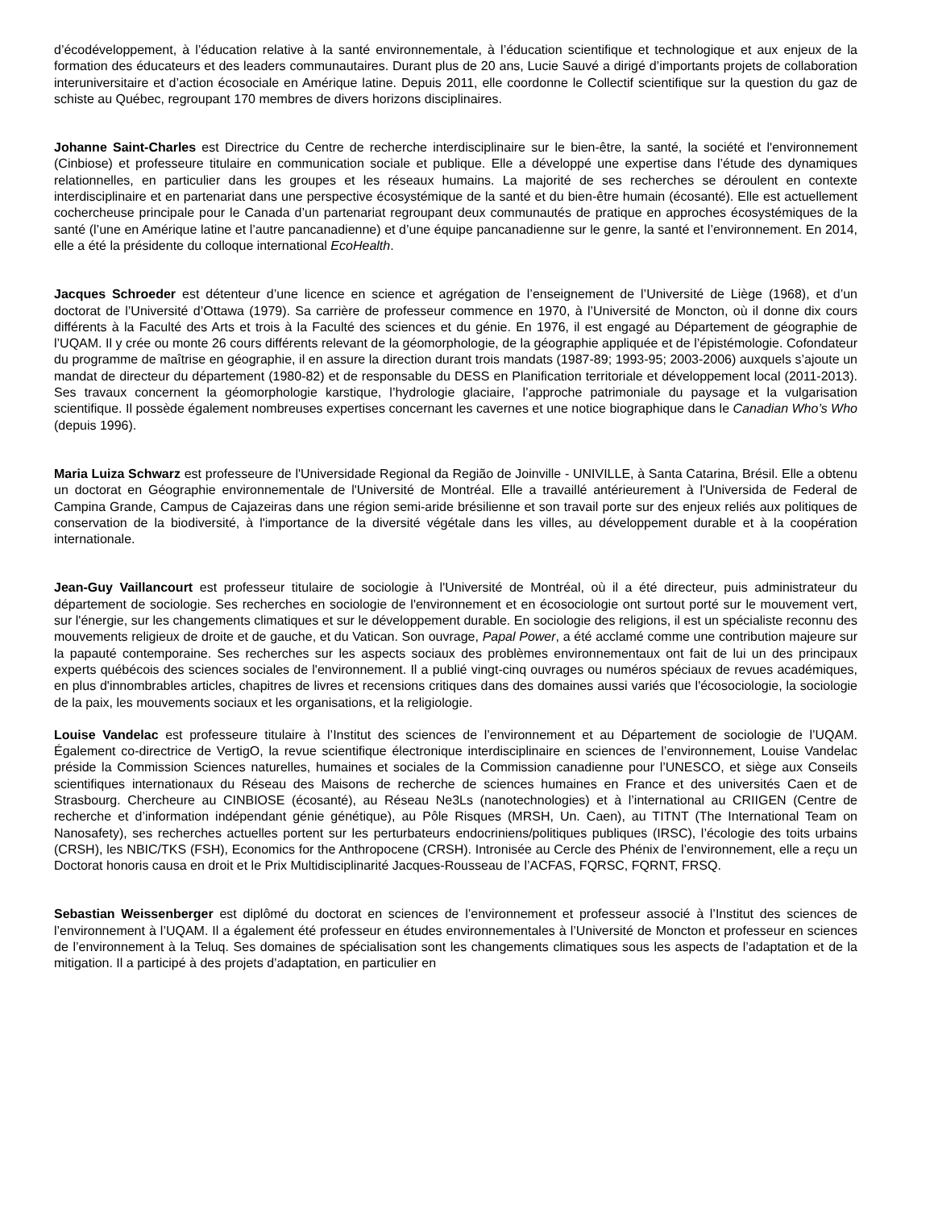d’écodéveloppement, à l’éducation relative à la santé environnementale, à l’éducation scientifique et technologique et aux enjeux de la formation des éducateurs et des leaders communautaires. Durant plus de 20 ans, Lucie Sauvé a dirigé d’importants projets de collaboration interuniversitaire et d’action écosociale en Amérique latine. Depuis 2011, elle coordonne le Collectif scientifique sur la question du gaz de schiste au Québec, regroupant 170 membres de divers horizons disciplinaires.
Johanne Saint-Charles est Directrice du Centre de recherche interdisciplinaire sur le bien-être, la santé, la société et l'environnement (Cinbiose) et professeure titulaire en communication sociale et publique. Elle a développé une expertise dans l’étude des dynamiques relationnelles, en particulier dans les groupes et les réseaux humains. La majorité de ses recherches se déroulent en contexte interdisciplinaire et en partenariat dans une perspective écosystémique de la santé et du bien-être humain (écosanté). Elle est actuellement cochercheuse principale pour le Canada d’un partenariat regroupant deux communautés de pratique en approches écosystémiques de la santé (l’une en Amérique latine et l’autre pancanadienne) et d’une équipe pancanadienne sur le genre, la santé et l’environnement. En 2014, elle a été la présidente du colloque international EcoHealth.
Jacques Schroeder est détenteur d’une licence en science et agrégation de l’enseignement de l’Université de Liège (1968), et d’un doctorat de l’Université d’Ottawa (1979). Sa carrière de professeur commence en 1970, à l’Université de Moncton, où il donne dix cours différents à la Faculté des Arts et trois à la Faculté des sciences et du génie. En 1976, il est engagé au Département de géographie de l’UQAM. Il y crée ou monte 26 cours différents relevant de la géomorphologie, de la géographie appliquée et de l’épistémologie. Cofondateur du programme de maîtrise en géographie, il en assure la direction durant trois mandats (1987-89; 1993-95; 2003-2006) auxquels s’ajoute un mandat de directeur du département (1980-82) et de responsable du DESS en Planification territoriale et développement local (2011-2013). Ses travaux concernent la géomorphologie karstique, l’hydrologie glaciaire, l’approche patrimoniale du paysage et la vulgarisation scientifique. Il possède également nombreuses expertises concernant les cavernes et une notice biographique dans le Canadian Who’s Who (depuis 1996).
Maria Luiza Schwarz est professeure de l'Universidade Regional da Região de Joinville - UNIVILLE, à Santa Catarina, Brésil. Elle a obtenu un doctorat en Géographie environnementale de l'Université de Montréal. Elle a travaillé antérieurement à l'Universida de Federal de Campina Grande, Campus de Cajazeiras dans une région semi-aride brésilienne et son travail porte sur des enjeux reliés aux politiques de conservation de la biodiversité, à l'importance de la diversité végétale dans les villes, au développement durable et à la coopération internationale.
Jean-Guy Vaillancourt est professeur titulaire de sociologie à l'Université de Montréal, où il a été directeur, puis administrateur du département de sociologie. Ses recherches en sociologie de l'environnement et en écosociologie ont surtout porté sur le mouvement vert, sur l'énergie, sur les changements climatiques et sur le développement durable. En sociologie des religions, il est un spécialiste reconnu des mouvements religieux de droite et de gauche, et du Vatican. Son ouvrage, Papal Power, a été acclamé comme une contribution majeure sur la papauté contemporaine. Ses recherches sur les aspects sociaux des problèmes environnementaux ont fait de lui un des principaux experts québécois des sciences sociales de l'environnement. Il a publié vingt-cinq ouvrages ou numéros spéciaux de revues académiques, en plus d'innombrables articles, chapitres de livres et recensions critiques dans des domaines aussi variés que l'écosociologie, la sociologie de la paix, les mouvements sociaux et les organisations, et la religiologie.
Louise Vandelac est professeure titulaire à l’Institut des sciences de l’environnement et au Département de sociologie de l’UQAM. Également co-directrice de VertigO, la revue scientifique électronique interdisciplinaire en sciences de l’environnement, Louise Vandelac préside la Commission Sciences naturelles, humaines et sociales de la Commission canadienne pour l’UNESCO, et siège aux Conseils scientifiques internationaux du Réseau des Maisons de recherche de sciences humaines en France et des universités Caen et de Strasbourg. Chercheure au CINBIOSE (écosanté), au Réseau Ne3Ls (nanotechnologies) et à l’international au CRIIGEN (Centre de recherche et d’information indépendant génie génétique), au Pôle Risques (MRSH, Un. Caen), au TITNT (The International Team on Nanosafety), ses recherches actuelles portent sur les perturbateurs endocriniens/politiques publiques (IRSC), l’écologie des toits urbains (CRSH), les NBIC/TKS (FSH), Economics for the Anthropocene (CRSH). Intronisée au Cercle des Phénix de l’environnement, elle a reçu un Doctorat honoris causa en droit et le Prix Multidisciplinarité Jacques-Rousseau de l’ACFAS, FQRSC, FQRNT, FRSQ.
Sebastian Weissenberger est diplômé du doctorat en sciences de l’environnement et professeur associé à l’Institut des sciences de l’environnement à l’UQAM. Il a également été professeur en études environnementales à l’Université de Moncton et professeur en sciences de l’environnement à la Teluq. Ses domaines de spécialisation sont les changements climatiques sous les aspects de l’adaptation et de la mitigation. Il a participé à des projets d’adaptation, en particulier en